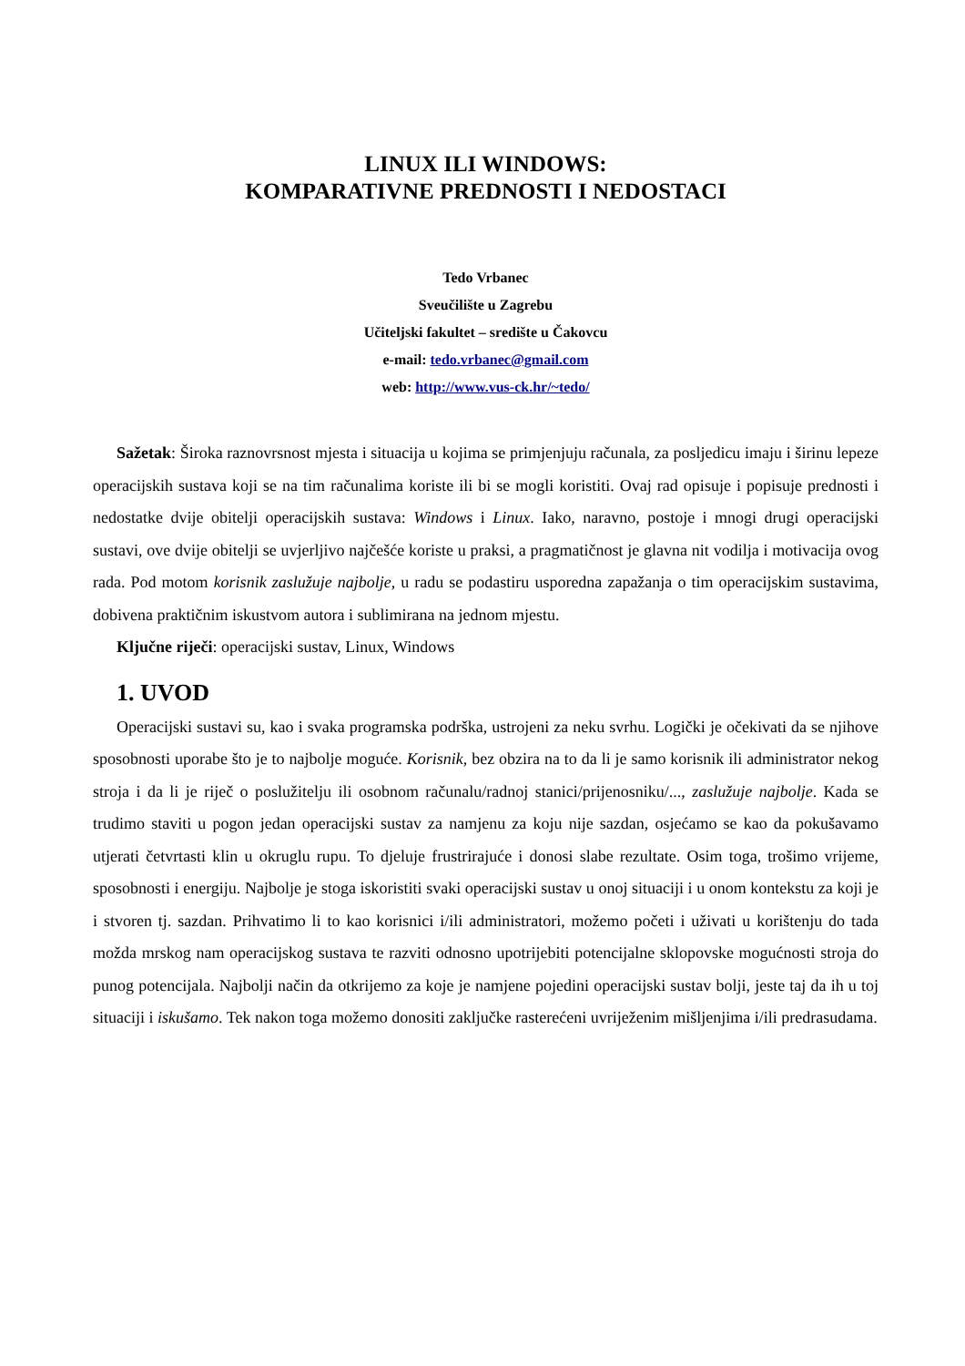LINUX ILI WINDOWS:
KOMPARATIVNE PREDNOSTI I NEDOSTACI
Tedo Vrbanec
Sveučilište u Zagrebu
Učiteljski fakultet – središte u Čakovcu
e-mail: tedo.vrbanec@gmail.com
web: http://www.vus-ck.hr/~tedo/
Sažetak: Široka raznovrsnost mjesta i situacija u kojima se primjenjuju računala, za posljedicu imaju i širinu lepeze operacijskih sustava koji se na tim računalima koriste ili bi se mogli koristiti. Ovaj rad opisuje i popisuje prednosti i nedostatke dvije obitelji operacijskih sustava: Windows i Linux. Iako, naravno, postoje i mnogi drugi operacijski sustavi, ove dvije obitelji se uvjerljivo najčešće koriste u praksi, a pragmatičnost je glavna nit vodilja i motivacija ovog rada. Pod motom korisnik zaslužuje najbolje, u radu se podastiru usporedna zapažanja o tim operacijskim sustavima, dobivena praktičnim iskustvom autora i sublimirana na jednom mjestu.
Ključne riječi: operacijski sustav, Linux, Windows
1. UVOD
Operacijski sustavi su, kao i svaka programska podrška, ustrojeni za neku svrhu. Logički je očekivati da se njihove sposobnosti uporabe što je to najbolje moguće. Korisnik, bez obzira na to da li je samo korisnik ili administrator nekog stroja i da li je riječ o poslužitelju ili osobnom računalu/radnoj stanici/prijenosniku/..., zaslužuje najbolje. Kada se trudimo staviti u pogon jedan operacijski sustav za namjenu za koju nije sazdan, osjećamo se kao da pokušavamo utjerati četvrtasti klin u okruglu rupu. To djeluje frustrirajuće i donosi slabe rezultate. Osim toga, trošimo vrijeme, sposobnosti i energiju. Najbolje je stoga iskoristiti svaki operacijski sustav u onoj situaciji i u onom kontekstu za koji je i stvoren tj. sazdan. Prihvatimo li to kao korisnici i/ili administratori, možemo početi i uživati u korištenju do tada možda mrskog nam operacijskog sustava te razviti odnosno upotrijebiti potencijalne sklopovske mogućnosti stroja do punog potencijala. Najbolji način da otkrijemo za koje je namjene pojedini operacijski sustav bolji, jeste taj da ih u toj situaciji i iskušamo. Tek nakon toga možemo donositi zaključke rasterećeni uvriježenim mišljenjima i/ili predrasudama.